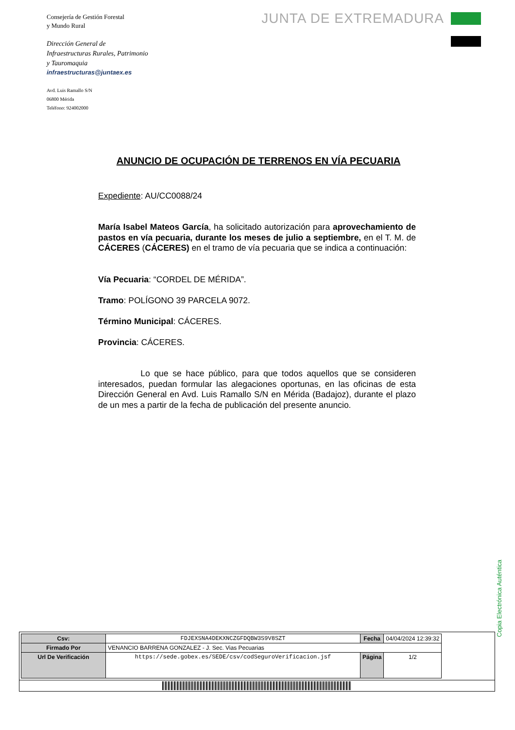Consejería de Gestión Forestal
y Mundo Rural
Dirección General de
Infraestructuras Rurales, Patrimonio
y Tauromaquia
infraestructuras@juntaex.es
Avd. Luis Ramallo S/N
06800 Mérida
Teléfono: 924002000
JUNTA DE EXTREMADURA
ANUNCIO DE OCUPACIÓN DE TERRENOS EN VÍA PECUARIA
Expediente: AU/CC0088/24
María Isabel Mateos García, ha solicitado autorización para aprovechamiento de pastos en vía pecuaria, durante los meses de julio a septiembre, en el T. M. de CÁCERES (CÁCERES) en el tramo de vía pecuaria que se indica a continuación:
Vía Pecuaria: “CORDEL DE MÉRIDA”.
Tramo: POLÍGONO 39 PARCELA 9072.
Término Municipal: CÁCERES.
Provincia: CÁCERES.
Lo que se hace público, para que todos aquellos que se consideren interesados, puedan formular las alegaciones oportunas, en las oficinas de esta Dirección General en Avd. Luis Ramallo S/N en Mérida (Badajoz), durante el plazo de un mes a partir de la fecha de publicación del presente anuncio.
Copia Electrónica Auténtica
| Csv: | FDJEXSNA4DEKXNCZGFDQBW3S9V8SZT | Fecha | 04/04/2024 12:39:32 | |
| Firmado Por | VENANCIO BARRENA GONZALEZ - J. Sec. Vias Pecuarias | | | |
| Url De Verificación | https://sede.gobex.es/SEDE/csv/codSeguroVerificacion.jsf | Página | 1/2 | |